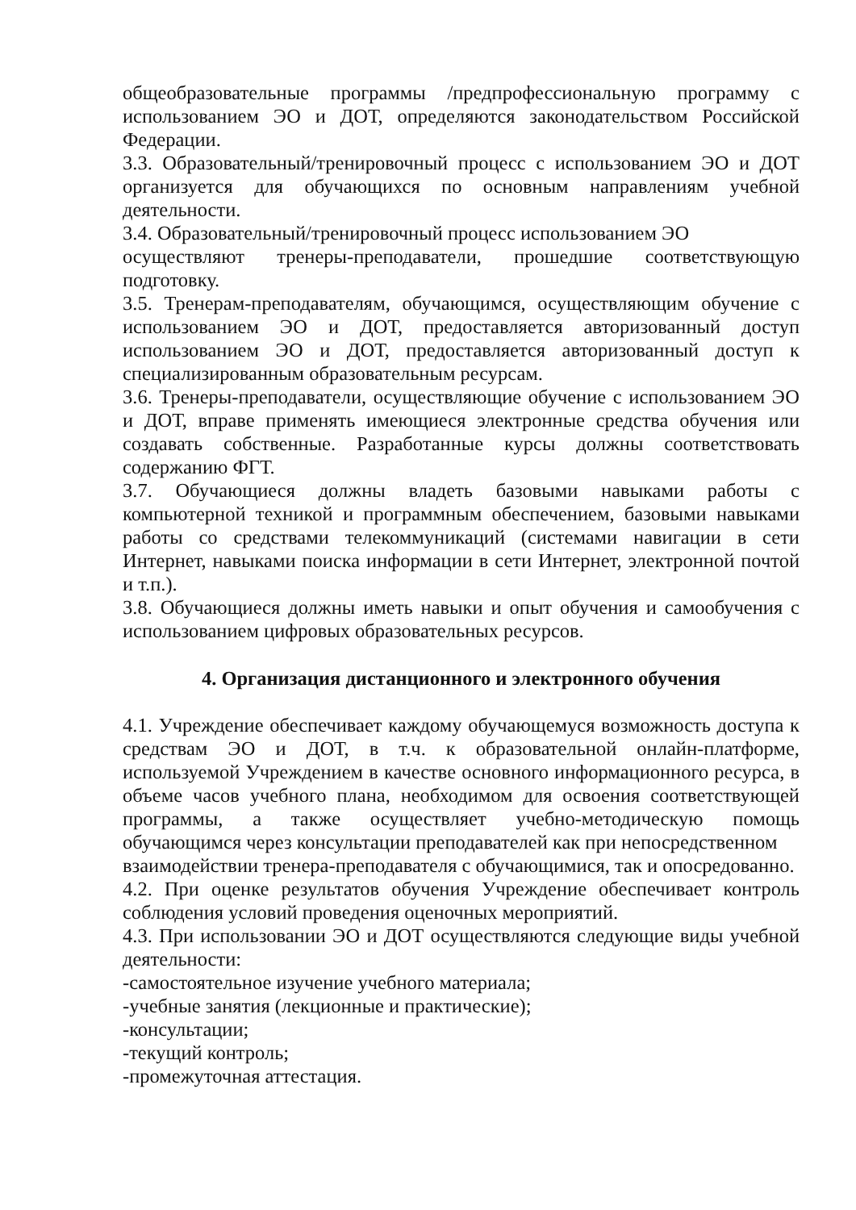общеобразовательные программы /предпрофессиональную программу с использованием ЭО и ДОТ, определяются законодательством Российской Федерации.
3.3. Образовательный/тренировочный процесс с использованием ЭО и ДОТ организуется для обучающихся по основным направлениям учебной деятельности.
3.4. Образовательный/тренировочный процесс использованием ЭО
осуществляют тренеры-преподаватели, прошедшие соответствующую подготовку.
3.5. Тренерам-преподавателям, обучающимся, осуществляющим обучение с использованием ЭО и ДОТ, предоставляется авторизованный доступ использованием ЭО и ДОТ, предоставляется авторизованный доступ к специализированным образовательным ресурсам.
3.6. Тренеры-преподаватели, осуществляющие обучение с использованием ЭО и ДОТ, вправе применять имеющиеся электронные средства обучения или создавать собственные. Разработанные курсы должны соответствовать содержанию ФГТ.
3.7. Обучающиеся должны владеть базовыми навыками работы с компьютерной техникой и программным обеспечением, базовыми навыками работы со средствами телекоммуникаций (системами навигации в сети Интернет, навыками поиска информации в сети Интернет, электронной почтой и т.п.).
3.8. Обучающиеся должны иметь навыки и опыт обучения и самообучения с использованием цифровых образовательных ресурсов.
4. Организация дистанционного и электронного обучения
4.1. Учреждение обеспечивает каждому обучающемуся возможность доступа к средствам ЭО и ДОТ, в т.ч. к образовательной онлайн-платформе, используемой Учреждением в качестве основного информационного ресурса, в объеме часов учебного плана, необходимом для освоения соответствующей программы, а также осуществляет учебно-методическую помощь обучающимся через консультации преподавателей как при непосредственном
взаимодействии тренера-преподавателя с обучающимися, так и опосредованно.
4.2. При оценке результатов обучения Учреждение обеспечивает контроль соблюдения условий проведения оценочных мероприятий.
4.3. При использовании ЭО и ДОТ осуществляются следующие виды учебной деятельности:
-самостоятельное изучение учебного материала;
-учебные занятия (лекционные и практические);
-консультации;
-текущий контроль;
-промежуточная аттестация.